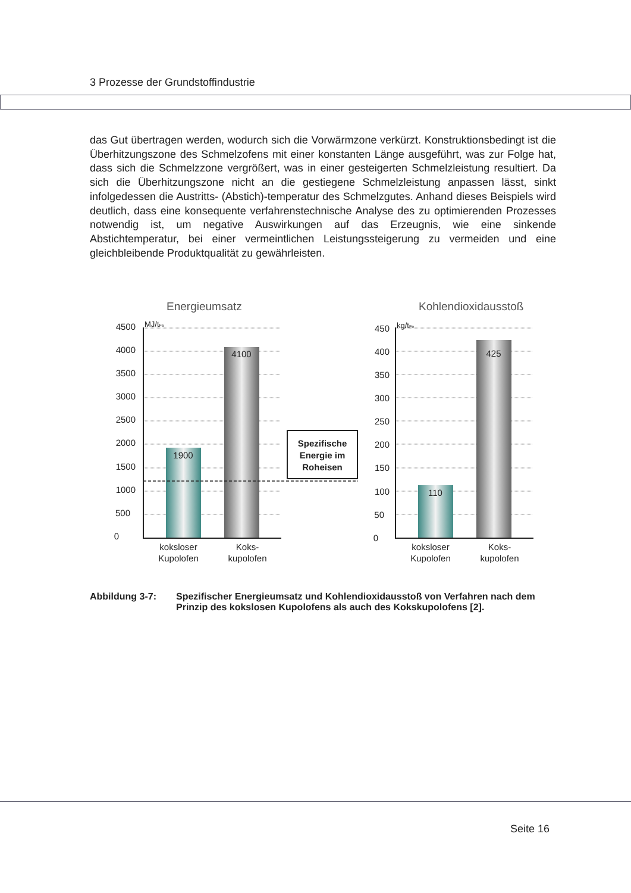3 Prozesse der Grundstoffindustrie
das Gut übertragen werden, wodurch sich die Vorwärmzone verkürzt. Konstruktionsbedingt ist die Überhitzungszone des Schmelzofens mit einer konstanten Länge ausgeführt, was zur Folge hat, dass sich die Schmelzzone vergrößert, was in einer gesteigerten Schmelzleistung resultiert. Da sich die Überhitzungszone nicht an die gestiegene Schmelzleistung anpassen lässt, sinkt infolgedessen die Austritts- (Abstich)-temperatur des Schmelzgutes. Anhand dieses Beispiels wird deutlich, dass eine konsequente verfahrenstechnische Analyse des zu optimierenden Prozesses notwendig ist, um negative Auswirkungen auf das Erzeugnis, wie eine sinkende Abstichtemperatur, bei einer vermeintlichen Leistungssteigerung zu vermeiden und eine gleichbleibende Produktqualität zu gewährleisten.
Energieumsatz
Kohlendioxidausstoß
Spezifische
Energie im
Roheisen
4500
4000
3500
3000
2500
2000
1500
1000
500
0
450
400
350
300
250
200
150
100
50
0
MJ/tFe
kg/tFe
1900
4100
110
425
koksloser
Kupolofen
Koks-
kupolofen
koksloser
Kupolofen
Koks-
kupolofen
Abbildung 3-7: Spezifischer Energieumsatz und Kohlendioxidausstoß von Verfahren nach dem Prinzip des kokslosen Kupolofens als auch des Kokskupolofens [2].
Seite 16